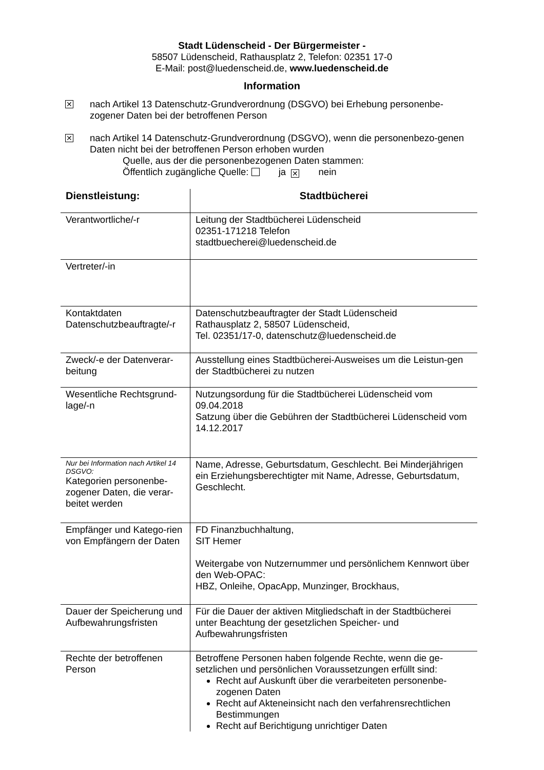Stadt Lüdenscheid - Der Bürgermeister -
58507 Lüdenscheid, Rathausplatz 2, Telefon: 02351 17-0
E-Mail: post@luedenscheid.de, www.luedenscheid.de
Information
✕
nach Artikel 13 Datenschutz-Grundverordnung (DSGVO) bei Erhebung personenbe-zogener Daten bei der betroffenen Person
✕
nach Artikel 14 Datenschutz-Grundverordnung (DSGVO), wenn die personenbezo-genen Daten nicht bei der betroffenen Person erhoben wurden
Quelle, aus der die personenbezogenen Daten stammen:
Öffentlich zugängliche Quelle: ja ✕ nein
| Dienstleistung: | Stadtbücherei |
| --- | --- |
| Verantwortliche/-r | Leitung der Stadtbücherei Lüdenscheid 02351-171218 Telefon stadtbuecherei@luedenscheid.de |
| Vertreter/-in | |
| Kontaktdaten Datenschutzbeauftragte/-r | Datenschutzbeauftragter der Stadt Lüdenscheid Rathausplatz 2, 58507 Lüdenscheid, Tel. 02351/17-0, datenschutz@luedenscheid.de |
| Zweck/-e der Datenverar-beitung | Ausstellung eines Stadtbücherei-Ausweises um die Leistun-gen der Stadtbücherei zu nutzen |
| Wesentliche Rechtsgrund-lage/-n | Nutzungsordung für die Stadtbücherei Lüdenscheid vom 09.04.2018 Satzung über die Gebühren der Stadtbücherei Lüdenscheid vom 14.12.2017 |
| Nur bei Information nach Artikel 14 DSGVO: Kategorien personenbe-zogener Daten, die verar-beitet werden | Name, Adresse, Geburtsdatum, Geschlecht. Bei Minderjährigen ein Erziehungsberechtigter mit Name, Adresse, Geburtsdatum, Geschlecht. |
| Empfänger und Katego-rien von Empfängern der Daten | FD Finanzbuchhaltung, SIT Hemer Weitergabe von Nutzernummer und persönlichem Kennwort über den Web-OPAC: HBZ, Onleihe, OpacApp, Munzinger, Brockhaus, |
| Dauer der Speicherung und Aufbewahrungsfristen | Für die Dauer der aktiven Mitgliedschaft in der Stadtbücherei unter Beachtung der gesetzlichen Speicher- und Aufbewahrungsfristen |
| Rechte der betroffenen Person | Betroffene Personen haben folgende Rechte, wenn die ge-setzlichen und persönlichen Voraussetzungen erfüllt sind: Recht auf Auskunft über die verarbeiteten personenbe-zogenen Daten Recht auf Akteneinsicht nach den verfahrensrechtlichen Bestimmungen Recht auf Berichtigung unrichtiger Daten |